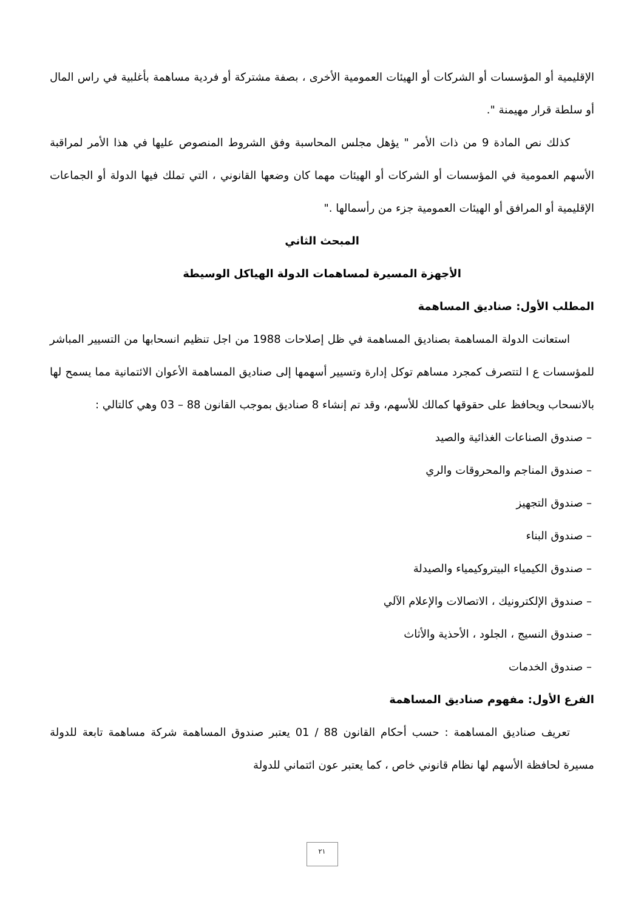الإقليمية أو المؤسسات أو الشركات أو الهيئات العمومية الأخرى ، بصفة مشتركة أو فردية مساهمة بأغلبية في راس المال أو سلطة قرار مهيمنة ".
كذلك نص المادة 9 من ذات الأمر " يؤهل مجلس المحاسبة وفق الشروط المنصوص عليها في هذا الأمر لمراقبة الأسهم العمومية في المؤسسات أو الشركات أو الهيئات مهما كان وضعها القانوني ، التي تملك فيها الدولة أو الجماعات الإقليمية أو المرافق أو الهيئات العمومية جزء من رأسمالها ."
المبحث الثاني
الأجهزة المسيرة لمساهمات الدولة الهياكل الوسيطة
المطلب الأول: صناديق المساهمة
استعانت الدولة المساهمة بصناديق المساهمة في ظل إصلاحات 1988 من اجل تنظيم انسحابها من التسيير المباشر للمؤسسات ع ا لتتصرف كمجرد مساهم توكل إدارة وتسيير أسهمها إلى صناديق المساهمة الأعوان الائتمانية مما يسمح لها بالانسحاب ويحافظ على حقوقها كمالك للأسهم، وقد تم إنشاء 8 صناديق بموجب القانون 88 – 03 وهي كالتالي :
– صندوق الصناعات الغذائية والصيد
– صندوق المناجم والمحروقات والري
– صندوق التجهيز
– صندوق البناء
– صندوق الكيمياء البيتروكيمياء والصيدلة
– صندوق الإلكترونيك ، الاتصالات والإعلام الآلي
– صندوق النسيج ، الجلود ، الأحذية والأثاث
– صندوق الخدمات
الفرع الأول: مفهوم صناديق المساهمة
تعريف صناديق المساهمة : حسب أحكام القانون 88 / 01 يعتبر صندوق المساهمة شركة مساهمة تابعة للدولة مسيرة لحافظة الأسهم لها نظام قانوني خاص ، كما يعتبر عون ائتماني للدولة
٢١